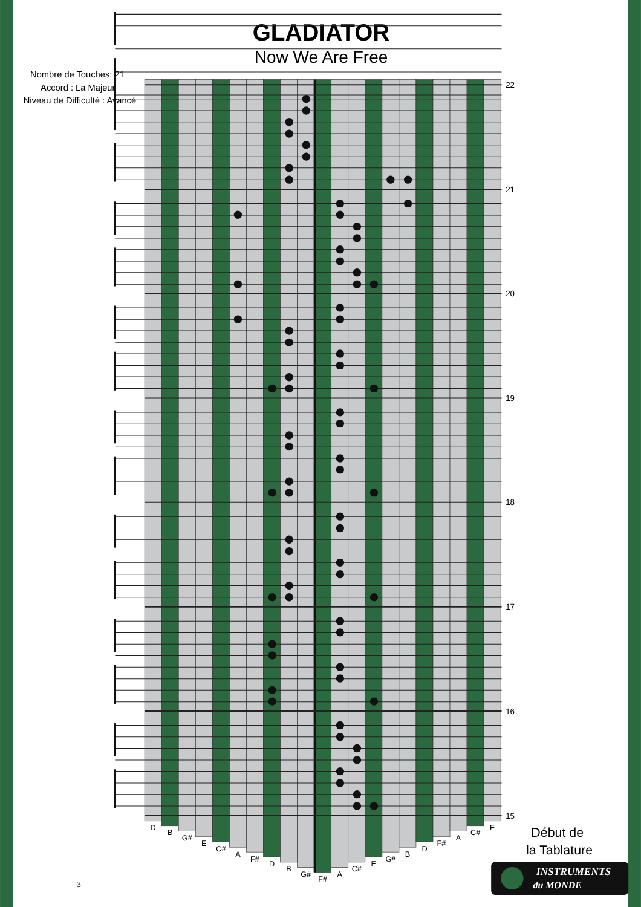GLADIATOR
Now We Are Free
Nombre de Touches: 21
Accord : La Majeur
Niveau de Difficulté : Avancé
22
21
20
19
18
17
16
15
D
B
G#
E
C#
A
F#
D
B
G#
F#
A
C#
E
G#
B
D
F#
A
C#
E
Début de
la Tablature
INSTRUMENTS
du MONDE
3